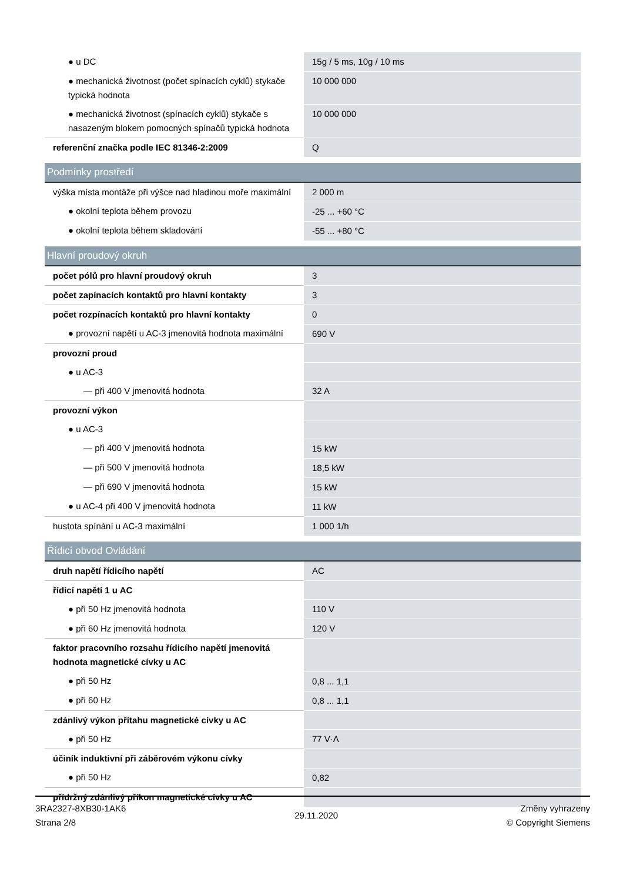| ● u DC | 15g / 5 ms, 10g / 10 ms |
| ● mechanická životnost (počet spínacích cyklů) stykače typická hodnota | 10 000 000 |
| ● mechanická životnost (spínacích cyklů) stykače s nasazeným blokem pomocných spínačů typická hodnota | 10 000 000 |
| referenční značka podle IEC 81346-2:2009 | Q |
| Podmínky prostředí | |
| výška místa montáže při výšce nad hladinou moře maximální | 2 000 m |
| ● okolní teplota během provozu | -25 ... +60 °C |
| ● okolní teplota během skladování | -55 ... +80 °C |
| Hlavní proudový okruh | |
| počet pólů pro hlavní proudový okruh | 3 |
| počet zapínacích kontaktů pro hlavní kontakty | 3 |
| počet rozpínacích kontaktů pro hlavní kontakty | 0 |
| ● provozní napětí u AC-3 jmenovitá hodnota maximální | 690 V |
| provozní proud | |
| ● u AC-3 | |
| — při 400 V jmenovitá hodnota | 32 A |
| provozní výkon | |
| ● u AC-3 | |
| — při 400 V jmenovitá hodnota | 15 kW |
| — při 500 V jmenovitá hodnota | 18,5 kW |
| — při 690 V jmenovitá hodnota | 15 kW |
| ● u AC-4 při 400 V jmenovitá hodnota | 11 kW |
| hustota spínání u AC-3 maximální | 1 000 1/h |
| Řídicí obvod Ovládání | |
| druh napětí řídicího napětí | AC |
| řídicí napětí 1 u AC | |
| ● při 50 Hz jmenovitá hodnota | 110 V |
| ● při 60 Hz jmenovitá hodnota | 120 V |
| faktor pracovního rozsahu řídicího napětí jmenovitá hodnota magnetické cívky u AC | |
| ● při 50 Hz | 0,8 ... 1,1 |
| ● při 60 Hz | 0,8 ... 1,1 |
| zdánlivý výkon přítahu magnetické cívky u AC | |
| ● při 50 Hz | 77 V·A |
| účiník induktivní při záběrovém výkonu cívky | |
| ● při 50 Hz | 0,82 |
| přídržný zdánlivý příkon magnetické cívky u AC | |
3RA2327-8XB30-1AK6
Strana 2/8
29.11.2020
Změny vyhrazeny
© Copyright Siemens